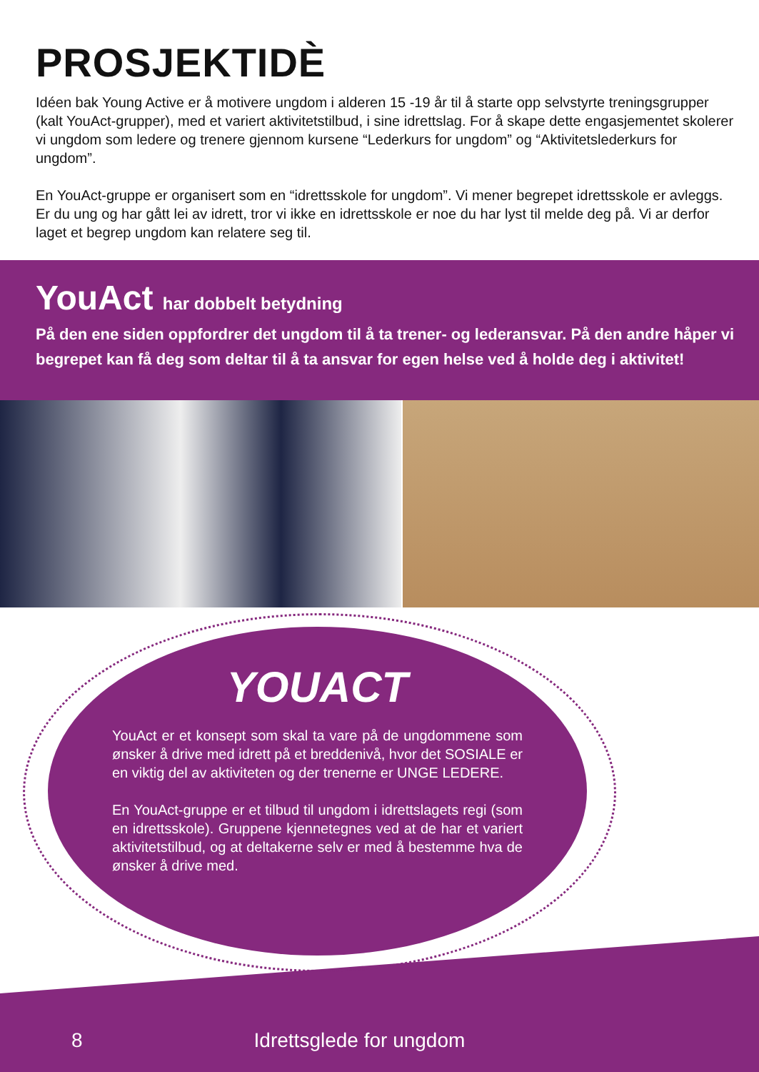PROSJEKTIDÈ
Idéen bak Young Active er å motivere ungdom i alderen 15 -19 år til å starte opp selvstyrte treningsgrupper (kalt YouAct-grupper), med et variert aktivitetstilbud, i sine idrettslag. For å skape dette engasjementet skolerer vi ungdom som ledere og trenere gjennom kursene “Lederkurs for ungdom” og “Aktivitetslederkurs for ungdom”.
En YouAct-gruppe er organisert som en “idrettsskole for ungdom”. Vi mener begrepet idrettsskole er avleggs. Er du ung og har gått lei av idrett, tror vi ikke en idrettsskole er noe du har lyst til melde deg på. Vi ar derfor laget et begrep ungdom kan relatere seg til.
YouAct har dobbelt betydning
På den ene siden oppfordrer det ungdom til å ta trener- og lederansvar. På den andre håper vi begrepet kan få deg som deltar til å ta ansvar for egen helse ved å holde deg i aktivitet!
YOUACT
YouAct er et konsept som skal ta vare på de ungdommene som ønsker å drive med idrett på et breddenivå, hvor det SOSIALE er en viktig del av aktiviteten og der trenerne er UNGE LEDERE.
En YouAct-gruppe er et tilbud til ungdom i idrettslagets regi (som en idrettsskole). Gruppene kjennetegnes ved at de har et variert aktivitetstilbud, og at deltakerne selv er med å bestemme hva de ønsker å drive med.
8 Idrettsglede for ungdom